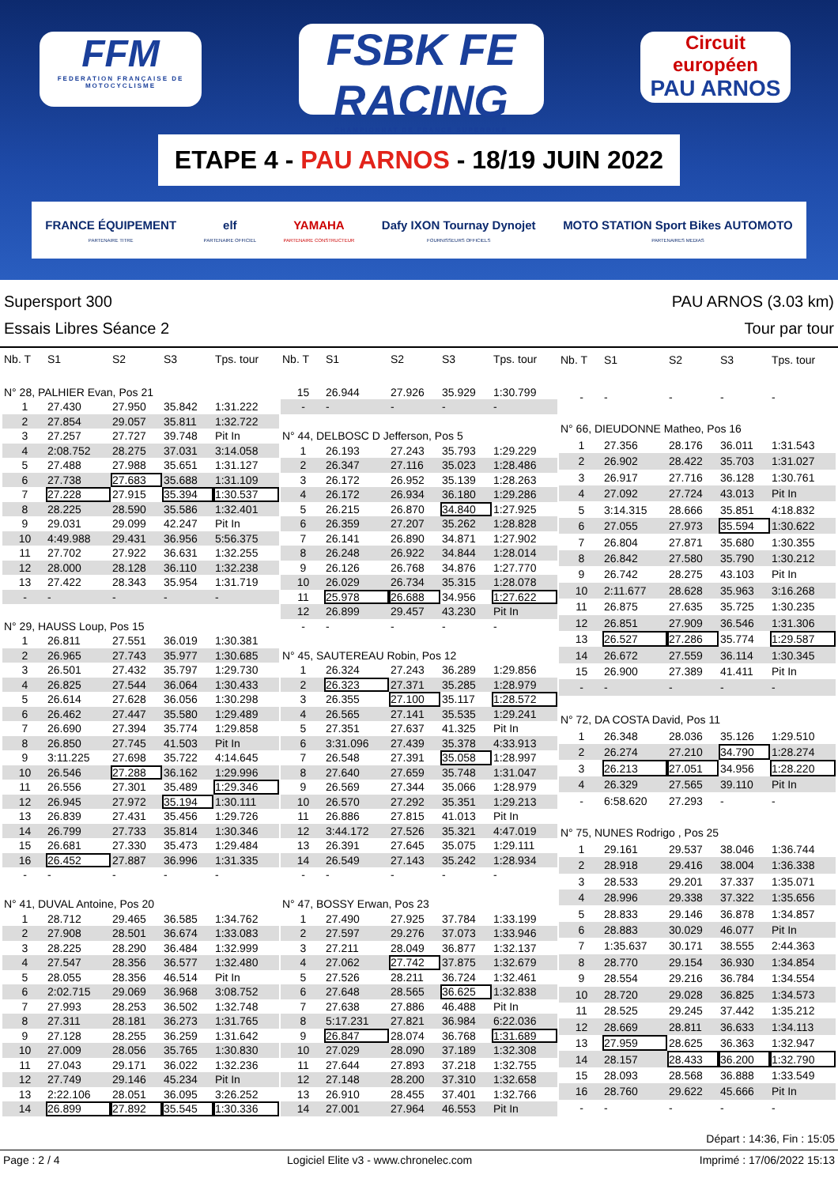FFM
FEDERATION FRANÇAISE DE MOTOCYCLISME
FSBK FE RACING
CHAMPIONNAT DE FRANCE SUPERBIKE
Circuit européen
PAU ARNOS
ETAPE 4 - PAU ARNOS - 18/19 JUIN 2022
FRANCE ÉQUIPEMENT
PARTENAIRE TITRE
elf
PARTENAIRE OFFICIEL
YAMAHA
PARTENAIRE CONSTRUCTEUR
Dafy IXON Tournay Dynojet
FOURNISSEURS OFFICIELS
MOTO STATION Sport Bikes AUTOMOTO
PARTENAIRES MEDIAS
Supersport 300
Essais Libres Séance 2
PAU ARNOS (3.03 km)
Tour par tour
| Nb. T | S1 | S2 | S3 | Tps. tour |
| --- | --- | --- | --- | --- |
| N° 28, PALHIER Evan, Pos 21 | | | | |
| 1 | 27.430 | 27.950 | 35.842 | 1:31.222 |
| 2 | 27.854 | 29.057 | 35.811 | 1:32.722 |
| 3 | 27.257 | 27.727 | 39.748 | Pit In |
| 4 | 2:08.752 | 28.275 | 37.031 | 3:14.058 |
| 5 | 27.488 | 27.988 | 35.651 | 1:31.127 |
| 6 | 27.738 | 27.683 | 35.688 | 1:31.109 |
| 7 | 27.228 | 27.915 | 35.394 | 1:30.537 |
| 8 | 28.225 | 28.590 | 35.586 | 1:32.401 |
| 9 | 29.031 | 29.099 | 42.247 | Pit In |
| 10 | 4:49.988 | 29.431 | 36.956 | 5:56.375 |
| 11 | 27.702 | 27.922 | 36.631 | 1:32.255 |
| 12 | 28.000 | 28.128 | 36.110 | 1:32.238 |
| 13 | 27.422 | 28.343 | 35.954 | 1:31.719 |
| - | - | - | - | - |
| N° 29, HAUSS Loup, Pos 15 | | | | |
| 1 | 26.811 | 27.551 | 36.019 | 1:30.381 |
| 2 | 26.965 | 27.743 | 35.977 | 1:30.685 |
| 3 | 26.501 | 27.432 | 35.797 | 1:29.730 |
| 4 | 26.825 | 27.544 | 36.064 | 1:30.433 |
| 5 | 26.614 | 27.628 | 36.056 | 1:30.298 |
| 6 | 26.462 | 27.447 | 35.580 | 1:29.489 |
| 7 | 26.690 | 27.394 | 35.774 | 1:29.858 |
| 8 | 26.850 | 27.745 | 41.503 | Pit In |
| 9 | 3:11.225 | 27.698 | 35.722 | 4:14.645 |
| 10 | 26.546 | 27.288 | 36.162 | 1:29.996 |
| 11 | 26.556 | 27.301 | 35.489 | 1:29.346 |
| 12 | 26.945 | 27.972 | 35.194 | 1:30.111 |
| 13 | 26.839 | 27.431 | 35.456 | 1:29.726 |
| 14 | 26.799 | 27.733 | 35.814 | 1:30.346 |
| 15 | 26.681 | 27.330 | 35.473 | 1:29.484 |
| 16 | 26.452 | 27.887 | 36.996 | 1:31.335 |
| - | - | - | - | - |
| N° 41, DUVAL Antoine, Pos 20 | | | | |
| 1 | 28.712 | 29.465 | 36.585 | 1:34.762 |
| 2 | 27.908 | 28.501 | 36.674 | 1:33.083 |
| 3 | 28.225 | 28.290 | 36.484 | 1:32.999 |
| 4 | 27.547 | 28.356 | 36.577 | 1:32.480 |
| 5 | 28.055 | 28.356 | 46.514 | Pit In |
| 6 | 2:02.715 | 29.069 | 36.968 | 3:08.752 |
| 7 | 27.993 | 28.253 | 36.502 | 1:32.748 |
| 8 | 27.311 | 28.181 | 36.273 | 1:31.765 |
| 9 | 27.128 | 28.255 | 36.259 | 1:31.642 |
| 10 | 27.009 | 28.056 | 35.765 | 1:30.830 |
| 11 | 27.043 | 29.171 | 36.022 | 1:32.236 |
| 12 | 27.749 | 29.146 | 45.234 | Pit In |
| 13 | 2:22.106 | 28.051 | 36.095 | 3:26.252 |
| 14 | 26.899 | 27.892 | 35.545 | 1:30.336 |
| Nb. T | S1 | S2 | S3 | Tps. tour |
| --- | --- | --- | --- | --- |
| 15 | 26.944 | 27.926 | 35.929 | 1:30.799 |
| - | - | - | - | - |
| N° 44, DELBOSC D Jefferson, Pos 5 | | | | |
| 1 | 26.193 | 27.243 | 35.793 | 1:29.229 |
| 2 | 26.347 | 27.116 | 35.023 | 1:28.486 |
| 3 | 26.172 | 26.952 | 35.139 | 1:28.263 |
| 4 | 26.172 | 26.934 | 36.180 | 1:29.286 |
| 5 | 26.215 | 26.870 | 34.840 | 1:27.925 |
| 6 | 26.359 | 27.207 | 35.262 | 1:28.828 |
| 7 | 26.141 | 26.890 | 34.871 | 1:27.902 |
| 8 | 26.248 | 26.922 | 34.844 | 1:28.014 |
| 9 | 26.126 | 26.768 | 34.876 | 1:27.770 |
| 10 | 26.029 | 26.734 | 35.315 | 1:28.078 |
| 11 | 25.978 | 26.688 | 34.956 | 1:27.622 |
| 12 | 26.899 | 29.457 | 43.230 | Pit In |
| - | - | - | - | - |
| N° 45, SAUTEREAU Robin, Pos 12 | | | | |
| 1 | 26.324 | 27.243 | 36.289 | 1:29.856 |
| 2 | 26.323 | 27.371 | 35.285 | 1:28.979 |
| 3 | 26.355 | 27.100 | 35.117 | 1:28.572 |
| 4 | 26.565 | 27.141 | 35.535 | 1:29.241 |
| 5 | 27.351 | 27.637 | 41.325 | Pit In |
| 6 | 3:31.096 | 27.439 | 35.378 | 4:33.913 |
| 7 | 26.548 | 27.391 | 35.058 | 1:28.997 |
| 8 | 27.640 | 27.659 | 35.748 | 1:31.047 |
| 9 | 26.569 | 27.344 | 35.066 | 1:28.979 |
| 10 | 26.570 | 27.292 | 35.351 | 1:29.213 |
| 11 | 26.886 | 27.815 | 41.013 | Pit In |
| 12 | 3:44.172 | 27.526 | 35.321 | 4:47.019 |
| 13 | 26.391 | 27.645 | 35.075 | 1:29.111 |
| 14 | 26.549 | 27.143 | 35.242 | 1:28.934 |
| - | - | - | - | - |
| N° 47, BOSSY Erwan, Pos 23 | | | | |
| 1 | 27.490 | 27.925 | 37.784 | 1:33.199 |
| 2 | 27.597 | 29.276 | 37.073 | 1:33.946 |
| 3 | 27.211 | 28.049 | 36.877 | 1:32.137 |
| 4 | 27.062 | 27.742 | 37.875 | 1:32.679 |
| 5 | 27.526 | 28.211 | 36.724 | 1:32.461 |
| 6 | 27.648 | 28.565 | 36.625 | 1:32.838 |
| 7 | 27.638 | 27.886 | 46.488 | Pit In |
| 8 | 5:17.231 | 27.821 | 36.984 | 6:22.036 |
| 9 | 26.847 | 28.074 | 36.768 | 1:31.689 |
| 10 | 27.029 | 28.090 | 37.189 | 1:32.308 |
| 11 | 27.644 | 27.893 | 37.218 | 1:32.755 |
| 12 | 27.148 | 28.200 | 37.310 | 1:32.658 |
| 13 | 26.910 | 28.455 | 37.401 | 1:32.766 |
| 14 | 27.001 | 27.964 | 46.553 | Pit In |
| Nb. T | S1 | S2 | S3 | Tps. tour |
| --- | --- | --- | --- | --- |
| - | - | - | - | - |
| N° 66, DIEUDONNE Matheo, Pos 16 | | | | |
| 1 | 27.356 | 28.176 | 36.011 | 1:31.543 |
| 2 | 26.902 | 28.422 | 35.703 | 1:31.027 |
| 3 | 26.917 | 27.716 | 36.128 | 1:30.761 |
| 4 | 27.092 | 27.724 | 43.013 | Pit In |
| 5 | 3:14.315 | 28.666 | 35.851 | 4:18.832 |
| 6 | 27.055 | 27.973 | 35.594 | 1:30.622 |
| 7 | 26.804 | 27.871 | 35.680 | 1:30.355 |
| 8 | 26.842 | 27.580 | 35.790 | 1:30.212 |
| 9 | 26.742 | 28.275 | 43.103 | Pit In |
| 10 | 2:11.677 | 28.628 | 35.963 | 3:16.268 |
| 11 | 26.875 | 27.635 | 35.725 | 1:30.235 |
| 12 | 26.851 | 27.909 | 36.546 | 1:31.306 |
| 13 | 26.527 | 27.286 | 35.774 | 1:29.587 |
| 14 | 26.672 | 27.559 | 36.114 | 1:30.345 |
| 15 | 26.900 | 27.389 | 41.411 | Pit In |
| - | - | - | - | - |
| N° 72, DA COSTA David, Pos 11 | | | | |
| 1 | 26.348 | 28.036 | 35.126 | 1:29.510 |
| 2 | 26.274 | 27.210 | 34.790 | 1:28.274 |
| 3 | 26.213 | 27.051 | 34.956 | 1:28.220 |
| 4 | 26.329 | 27.565 | 39.110 | Pit In |
| - | 6:58.620 | 27.293 | - | - |
| N° 75, NUNES Rodrigo , Pos 25 | | | | |
| 1 | 29.161 | 29.537 | 38.046 | 1:36.744 |
| 2 | 28.918 | 29.416 | 38.004 | 1:36.338 |
| 3 | 28.533 | 29.201 | 37.337 | 1:35.071 |
| 4 | 28.996 | 29.338 | 37.322 | 1:35.656 |
| 5 | 28.833 | 29.146 | 36.878 | 1:34.857 |
| 6 | 28.883 | 30.029 | 46.077 | Pit In |
| 7 | 1:35.637 | 30.171 | 38.555 | 2:44.363 |
| 8 | 28.770 | 29.154 | 36.930 | 1:34.854 |
| 9 | 28.554 | 29.216 | 36.784 | 1:34.554 |
| 10 | 28.720 | 29.028 | 36.825 | 1:34.573 |
| 11 | 28.525 | 29.245 | 37.442 | 1:35.212 |
| 12 | 28.669 | 28.811 | 36.633 | 1:34.113 |
| 13 | 27.959 | 28.625 | 36.363 | 1:32.947 |
| 14 | 28.157 | 28.433 | 36.200 | 1:32.790 |
| 15 | 28.093 | 28.568 | 36.888 | 1:33.549 |
| 16 | 28.760 | 29.622 | 45.666 | Pit In |
| - | - | - | - | - |
Départ : 14:36, Fin : 15:05
Page : 2 / 4 Logiciel Elite v3 - www.chronelec.com Imprimé : 17/06/2022 15:13